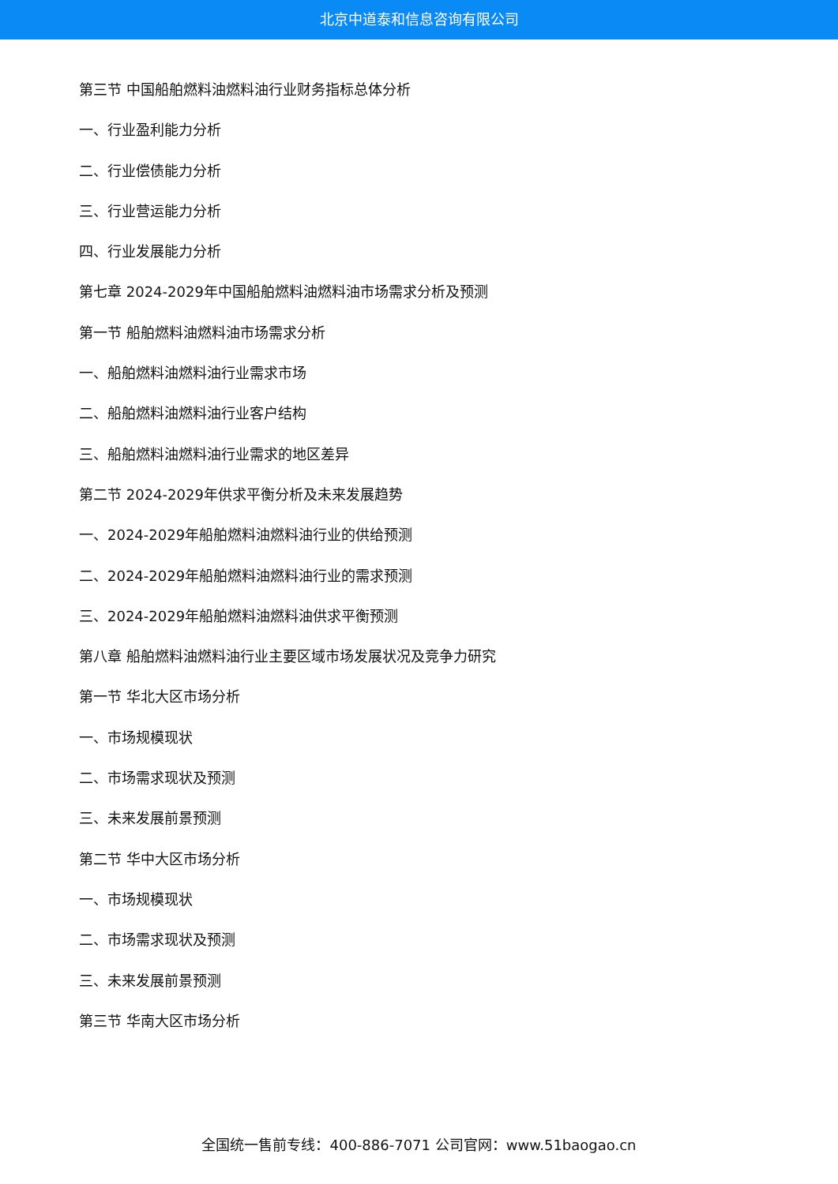北京中道泰和信息咨询有限公司
第三节 中国船舶燃料油燃料油行业财务指标总体分析
一、行业盈利能力分析
二、行业偿债能力分析
三、行业营运能力分析
四、行业发展能力分析
第七章 2024-2029年中国船舶燃料油燃料油市场需求分析及预测
第一节 船舶燃料油燃料油市场需求分析
一、船舶燃料油燃料油行业需求市场
二、船舶燃料油燃料油行业客户结构
三、船舶燃料油燃料油行业需求的地区差异
第二节 2024-2029年供求平衡分析及未来发展趋势
一、2024-2029年船舶燃料油燃料油行业的供给预测
二、2024-2029年船舶燃料油燃料油行业的需求预测
三、2024-2029年船舶燃料油燃料油供求平衡预测
第八章 船舶燃料油燃料油行业主要区域市场发展状况及竞争力研究
第一节 华北大区市场分析
一、市场规模现状
二、市场需求现状及预测
三、未来发展前景预测
第二节 华中大区市场分析
一、市场规模现状
二、市场需求现状及预测
三、未来发展前景预测
第三节 华南大区市场分析
全国统一售前专线：400-886-7071 公司官网：www.51baogao.cn